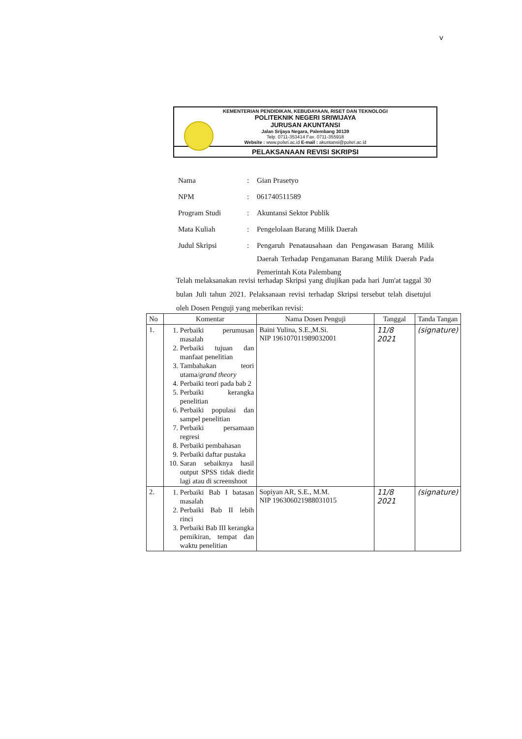v
KEMENTERIAN PENDIDIKAN, KEBUDAYAAN, RISET DAN TEKNOLOGI
POLITEKNIK NEGERI SRIWIJAYA
JURUSAN AKUNTANSI
Jalan Srijaya Negara, Palembang 30139
Telp. 0711-353414 Fax. 0711-355918
Website : www.polsri.ac.id E-mail : akuntansi@polsri.ac.id
PELAKSANAAN REVISI SKRIPSI
| Nama | : | Gian Prasetyo |
| NPM | : | 061740511589 |
| Program Studi | : | Akuntansi Sektor Publik |
| Mata Kuliah | : | Pengelolaan Barang Milik Daerah |
| Judul Skripsi | : | Pengaruh Penatausahaan dan Pengawasan Barang Milik Daerah Terhadap Pengamanan Barang Milik Daerah Pada Pemerintah Kota Palembang |
Telah melaksanakan revisi terhadap Skripsi yang diujikan pada hari Jum'at taggal 30 bulan Juli tahun 2021. Pelaksanaan revisi terhadap Skripsi tersebut telah disetujui oleh Dosen Penguji yang meberikan revisi:
| No | Komentar | Nama Dosen Penguji | Tanggal | Tanda Tangan |
| --- | --- | --- | --- | --- |
| 1. | 1. Perbaiki perumusan masalah 2. Perbaiki tujuan dan manfaat penelitian 3. Tambahakan teori utama/ grand theory 4. Perbaiki teori pada bab 2 5. Perbaiki kerangka penelitian 6. Perbaiki populasi dan sampel penelitian 7. Perbaiki persamaan regresi 8. Perbaiki pembahasan 9. Perbaiki daftar pustaka 10. Saran sebaiknya hasil output SPSS tidak diedit lagi atau di screenshoot | Baini Yulina, S.E.,M.Si. NIP 196107011989032001 | 11/8 2021 | (signature) |
| 2. | 1. Perbaiki Bab I batasan masalah 2. Perbaiki Bab II lebih rinci 3. Perbaiki Bab III kerangka pemikiran, tempat dan waktu penelitian | Sopiyan AR, S.E., M.M. NIP 196306021988031015 | 11/8 2021 | (signature) |